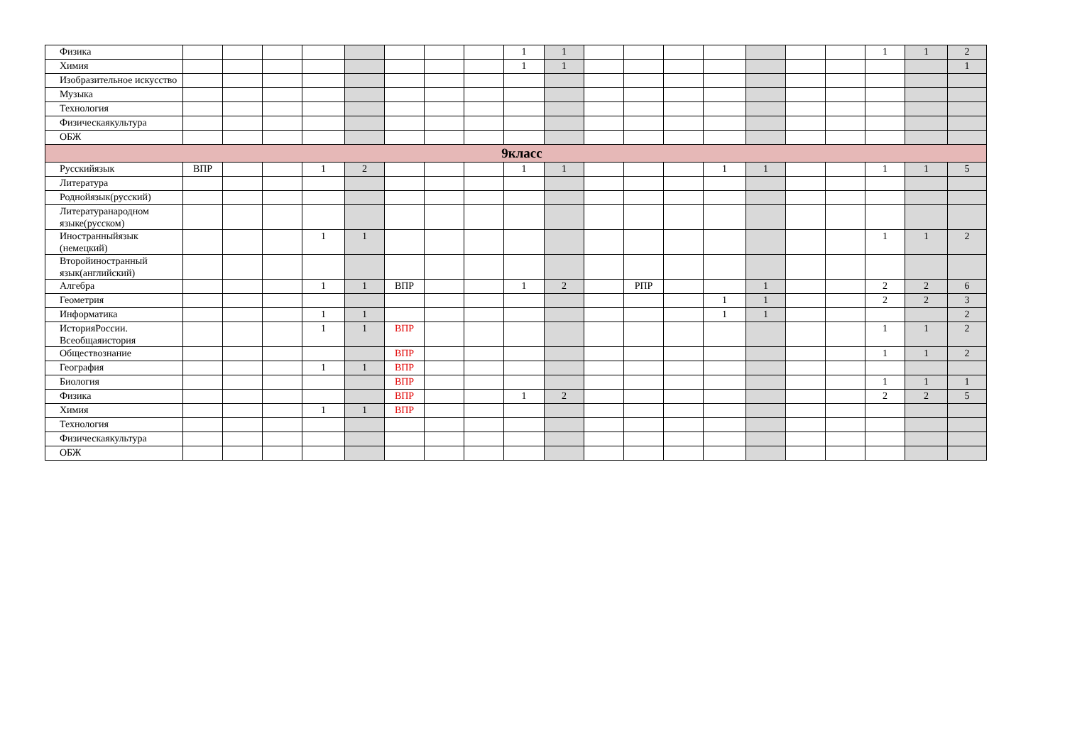| Физика | | | | | | | | | 1 | 1 | | | | | | | | 1 | 1 | 2 |
| Химия | | | | | | | | | 1 | 1 | | | | | | | | | | 1 |
| Изобразительное искусство | | | | | | | | | | | | | | | | | | | | |
| Музыка | | | | | | | | | | | | | | | | | | | | |
| Технология | | | | | | | | | | | | | | | | | | | | |
| Физическаякультура | | | | | | | | | | | | | | | | | | | | |
| ОБЖ | | | | | | | | | | | | | | | | | | | | |
| 9класс | | | | | | | | | | | | | | | | | | | | |
| Русскийязык | ВПР | | | 1 | 2 | | | | 1 | 1 | | | | 1 | 1 | | | 1 | 1 | 5 |
| Литература | | | | | | | | | | | | | | | | | | | | |
| Роднойязык(русский) | | | | | | | | | | | | | | | | | | | | |
| Литературанародном языке(русском) | | | | | | | | | | | | | | | | | | | | |
| Иностранныйязык (немецкий) | | | | 1 | 1 | | | | | | | | | | | | | 1 | 1 | 2 |
| Второйиностранный язык(английский) | | | | | | | | | | | | | | | | | | | | |
| Алгебра | | | | 1 | 1 | ВПР | | | 1 | 2 | | РПР | | | 1 | | | 2 | 2 | 6 |
| Геометрия | | | | | | | | | | | | | | 1 | 1 | | | 2 | 2 | 3 |
| Информатика | | | | 1 | 1 | | | | | | | | | 1 | 1 | | | | | 2 |
| ИсторияРоссии. Всеобщаяистория | | | | 1 | 1 | ВПР | | | | | | | | | | | | 1 | 1 | 2 |
| Обществознание | | | | | | ВПР | | | | | | | | | | | | 1 | 1 | 2 |
| География | | | | 1 | 1 | ВПР | | | | | | | | | | | | | | |
| Биология | | | | | | ВПР | | | | | | | | | | | | 1 | 1 | 1 |
| Физика | | | | | | ВПР | | | 1 | 2 | | | | | | | | 2 | 2 | 5 |
| Химия | | | | 1 | 1 | ВПР | | | | | | | | | | | | | | |
| Технология | | | | | | | | | | | | | | | | | | | | |
| Физическаякультура | | | | | | | | | | | | | | | | | | | | |
| ОБЖ | | | | | | | | | | | | | | | | | | | | |